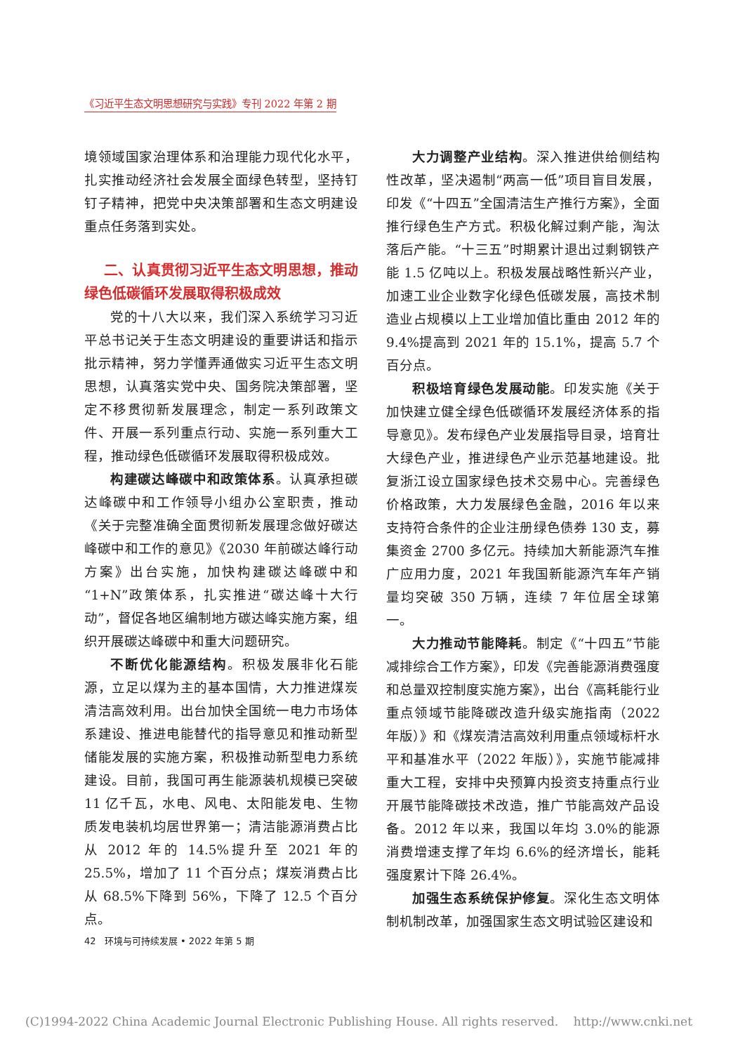《习近平生态文明思想研究与实践》专刊 2022 年第 2 期
境领域国家治理体系和治理能力现代化水平，扎实推动经济社会发展全面绿色转型，坚持钉钉子精神，把党中央决策部署和生态文明建设重点任务落到实处。
二、认真贯彻习近平生态文明思想，推动绿色低碳循环发展取得积极成效
党的十八大以来，我们深入系统学习习近平总书记关于生态文明建设的重要讲话和指示批示精神，努力学懂弄通做实习近平生态文明思想，认真落实党中央、国务院决策部署，坚定不移贯彻新发展理念，制定一系列政策文件、开展一系列重点行动、实施一系列重大工程，推动绿色低碳循环发展取得积极成效。
构建碳达峰碳中和政策体系。认真承担碳达峰碳中和工作领导小组办公室职责，推动《关于完整准确全面贯彻新发展理念做好碳达峰碳中和工作的意见》《2030 年前碳达峰行动方案》出台实施，加快构建碳达峰碳中和“1+N”政策体系，扎实推进“碳达峰十大行动”，督促各地区编制地方碳达峰实施方案，组织开展碳达峰碳中和重大问题研究。
不断优化能源结构。积极发展非化石能源，立足以煤为主的基本国情，大力推进煤炭清洁高效利用。出台加快全国统一电力市场体系建设、推进电能替代的指导意见和推动新型储能发展的实施方案，积极推动新型电力系统建设。目前，我国可再生能源装机规模已突破 11 亿千瓦，水电、风电、太阳能发电、生物质发电装机均居世界第一；清洁能源消费占比从 2012 年的 14.5%提升至 2021 年的 25.5%，增加了 11 个百分点；煤炭消费占比从 68.5%下降到 56%，下降了 12.5 个百分点。
大力调整产业结构。深入推进供给侧结构性改革，坚决遏制“两高一低”项目盲目发展，印发《“十四五”全国清洁生产推行方案》，全面推行绿色生产方式。积极化解过剩产能，淘汰落后产能。“十三五”时期累计退出过剩钢铁产能 1.5 亿吨以上。积极发展战略性新兴产业，加速工业企业数字化绿色低碳发展，高技术制造业占规模以上工业增加值比重由 2012 年的 9.4%提高到 2021 年的 15.1%，提高 5.7 个百分点。
积极培育绿色发展动能。印发实施《关于加快建立健全绿色低碳循环发展经济体系的指导意见》。发布绿色产业发展指导目录，培育壮大绿色产业，推进绿色产业示范基地建设。批复浙江设立国家绿色技术交易中心。完善绿色价格政策，大力发展绿色金融，2016 年以来支持符合条件的企业注册绿色债券 130 支，募集资金 2700 多亿元。持续加大新能源汽车推广应用力度，2021 年我国新能源汽车年产销量均突破 350 万辆，连续 7 年位居全球第一。
大力推动节能降耗。制定《“十四五”节能减排综合工作方案》，印发《完善能源消费强度和总量双控制度实施方案》，出台《高耗能行业重点领域节能降碳改造升级实施指南（2022 年版）》和《煤炭清洁高效利用重点领域标杆水平和基准水平（2022 年版）》，实施节能减排重大工程，安排中央预算内投资支持重点行业开展节能降碳技术改造，推广节能高效产品设备。2012 年以来，我国以年均 3.0%的能源消费增速支撑了年均 6.6%的经济增长，能耗强度累计下降 26.4%。
加强生态系统保护修复。深化生态文明体制机制改革，加强国家生态文明试验区建设和
42 环境与可持续发展 • 2022 年第 5 期
(C)1994-2022 China Academic Journal Electronic Publishing House. All rights reserved. http://www.cnki.net